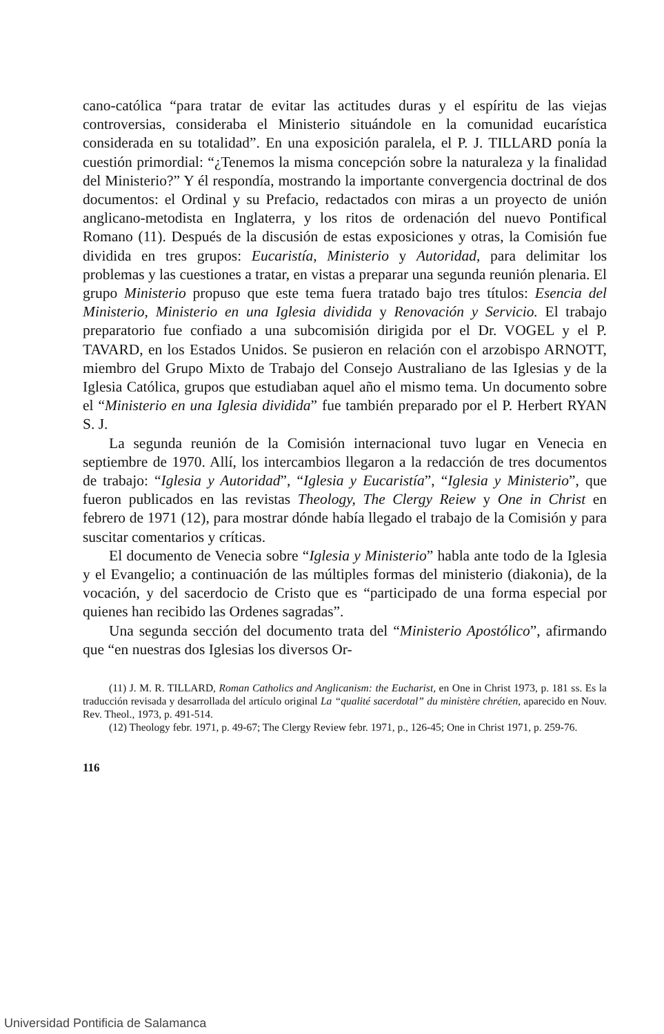cano-católica “para tratar de evitar las actitudes duras y el espíritu de las viejas controversias, consideraba el Ministerio situándole en la comunidad eucarística considerada en su totalidad”. En una exposición paralela, el P. J. TILLARD ponía la cuestión primordial: “¿Tenemos la misma concepción sobre la naturaleza y la finalidad del Ministerio?” Y él respondía, mostrando la importante convergencia doctrinal de dos documentos: el Ordinal y su Prefacio, redactados con miras a un proyecto de unión anglicano-metodista en Inglaterra, y los ritos de ordenación del nuevo Pontifical Romano (11). Después de la discusión de estas exposiciones y otras, la Comisión fue dividida en tres grupos: Eucaristía, Ministerio y Autoridad, para delimitar los problemas y las cuestiones a tratar, en vistas a preparar una segunda reunión plenaria. El grupo Ministerio propuso que este tema fuera tratado bajo tres títulos: Esencia del Ministerio, Ministerio en una Iglesia dividida y Renovación y Servicio. El trabajo preparatorio fue confiado a una subcomisión dirigida por el Dr. VOGEL y el P. TAVARD, en los Estados Unidos. Se pusieron en relación con el arzobispo ARNOTT, miembro del Grupo Mixto de Trabajo del Consejo Australiano de las Iglesias y de la Iglesia Católica, grupos que estudiaban aquel año el mismo tema. Un documento sobre el “Ministerio en una Iglesia dividida” fue también preparado por el P. Herbert RYAN S. J.
La segunda reunión de la Comisión internacional tuvo lugar en Venecia en septiembre de 1970. Allí, los intercambios llegaron a la redacción de tres documentos de trabajo: “Iglesia y Autoridad”, “Iglesia y Eucaristía”, “Iglesia y Ministerio”, que fueron publicados en las revistas Theology, The Clergy Reiew y One in Christ en febrero de 1971 (12), para mostrar dónde había llegado el trabajo de la Comisión y para suscitar comentarios y críticas.
El documento de Venecia sobre “Iglesia y Ministerio” habla ante todo de la Iglesia y el Evangelio; a continuación de las múltiples formas del ministerio (diakonia), de la vocación, y del sacerdocio de Cristo que es “participado de una forma especial por quienes han recibido las Ordenes sagradas”.
Una segunda sección del documento trata del “Ministerio Apostólico”, afirmando que “en nuestras dos Iglesias los diversos Or-
(11) J. M. R. TILLARD, Roman Catholics and Anglicanism: the Eucharist, en One in Christ 1973, p. 181 ss. Es la traducción revisada y desarrollada del artículo original La “qualité sacerdotal” du ministère chrétien, aparecido en Nouv. Rev. Theol., 1973, p. 491-514.
(12) Theology febr. 1971, p. 49-67; The Clergy Review febr. 1971, p., 126-45; One in Christ 1971, p. 259-76.
116
Universidad Pontificia de Salamanca